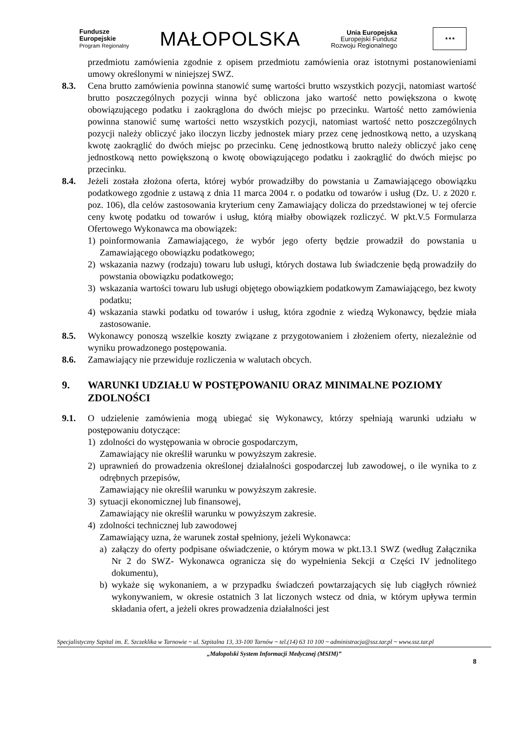Fundusze
Europejskie
Program Regionalny
MAŁOPOLSKA
Unia Europejska
Europejski Fundusz
Rozwoju Regionalnego
★★★
przedmiotu zamówienia zgodnie z opisem przedmiotu zamówienia oraz istotnymi postanowieniami umowy określonymi w niniejszej SWZ.
8.3. Cena brutto zamówienia powinna stanowić sumę wartości brutto wszystkich pozycji, natomiast wartość brutto poszczególnych pozycji winna być obliczona jako wartość netto powiększona o kwotę obowiązującego podatku i zaokrąglona do dwóch miejsc po przecinku. Wartość netto zamówienia powinna stanowić sumę wartości netto wszystkich pozycji, natomiast wartość netto poszczególnych pozycji należy obliczyć jako iloczyn liczby jednostek miary przez cenę jednostkową netto, a uzyskaną kwotę zaokrąglić do dwóch miejsc po przecinku. Cenę jednostkową brutto należy obliczyć jako cenę jednostkową netto powiększoną o kwotę obowiązującego podatku i zaokrąglić do dwóch miejsc po przecinku.
8.4. Jeżeli została złożona oferta, której wybór prowadziłby do powstania u Zamawiającego obowiązku podatkowego zgodnie z ustawą z dnia 11 marca 2004 r. o podatku od towarów i usług (Dz. U. z 2020 r. poz. 106), dla celów zastosowania kryterium ceny Zamawiający dolicza do przedstawionej w tej ofercie ceny kwotę podatku od towarów i usług, którą miałby obowiązek rozliczyć. W pkt.V.5 Formularza Ofertowego Wykonawca ma obowiązek:
1) poinformowania Zamawiającego, że wybór jego oferty będzie prowadził do powstania u Zamawiającego obowiązku podatkowego;
2) wskazania nazwy (rodzaju) towaru lub usługi, których dostawa lub świadczenie będą prowadziły do powstania obowiązku podatkowego;
3) wskazania wartości towaru lub usługi objętego obowiązkiem podatkowym Zamawiającego, bez kwoty podatku;
4) wskazania stawki podatku od towarów i usług, która zgodnie z wiedzą Wykonawcy, będzie miała zastosowanie.
8.5. Wykonawcy ponoszą wszelkie koszty związane z przygotowaniem i złożeniem oferty, niezależnie od wyniku prowadzonego postępowania.
8.6. Zamawiający nie przewiduje rozliczenia w walutach obcych.
9. WARUNKI UDZIAŁU W POSTĘPOWANIU ORAZ MINIMALNE POZIOMY ZDOLNOŚCI
9.1. O udzielenie zamówienia mogą ubiegać się Wykonawcy, którzy spełniają warunki udziału w postępowaniu dotyczące:
1) zdolności do występowania w obrocie gospodarczym,
Zamawiający nie określił warunku w powyższym zakresie.
2) uprawnień do prowadzenia określonej działalności gospodarczej lub zawodowej, o ile wynika to z odrębnych przepisów,
Zamawiający nie określił warunku w powyższym zakresie.
3) sytuacji ekonomicznej lub finansowej,
Zamawiający nie określił warunku w powyższym zakresie.
4) zdolności technicznej lub zawodowej
Zamawiający uzna, że warunek został spełniony, jeżeli Wykonawca:
a) załączy do oferty podpisane oświadczenie, o którym mowa w pkt.13.1 SWZ (według Załącznika Nr 2 do SWZ- Wykonawca ogranicza się do wypełnienia Sekcji α Części IV jednolitego dokumentu),
b) wykaże się wykonaniem, a w przypadku świadczeń powtarzających się lub ciągłych również wykonywaniem, w okresie ostatnich 3 lat liczonych wstecz od dnia, w którym upływa termin składania ofert, a jeżeli okres prowadzenia działalności jest
Specjalistyczny Szpital im. E. Szczeklika w Tarnowie ~ ul. Szpitalna 13, 33-100 Tarnów ~ tel.(14) 63 10 100 ~ administracja@ssz.tar.pl ~ www.ssz.tar.pl
„Małopolski System Informacji Medycznej (MSIM)”
8